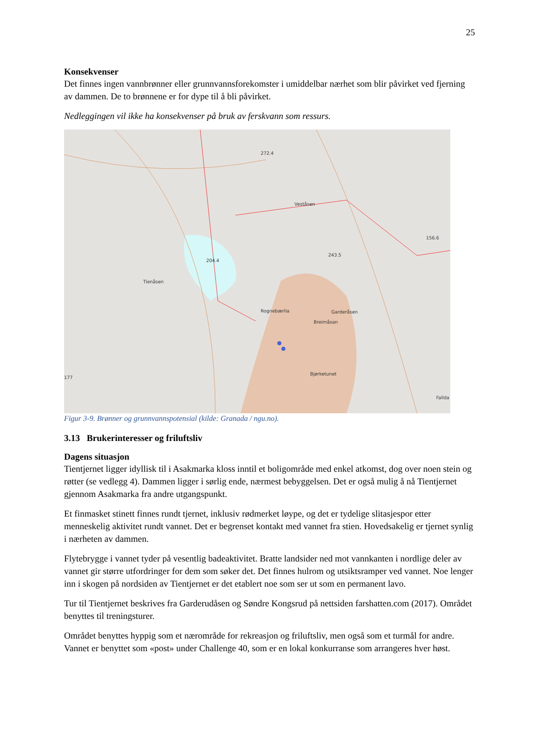25
Konsekvenser
Det finnes ingen vannbrønner eller grunnvannsforekomster i umiddelbar nærhet som blir påvirket ved fjerning av dammen. De to brønnene er for dype til å bli påvirket.
Nedleggingen vil ikke ha konsekvenser på bruk av ferskvann som ressurs.
272.4
Veståsen
Tienåsen
204.4
Garderåsen
Breimåsan
Bjørketunet
Fallda
156.6
243.5
177
Rognebærlia
Figur 3-9. Brønner og grunnvannspotensial (kilde: Granada / ngu.no).
3.13 Brukerinteresser og friluftsliv
Dagens situasjon
Tientjernet ligger idyllisk til i Asakmarka kloss inntil et boligområde med enkel atkomst, dog over noen stein og røtter (se vedlegg 4). Dammen ligger i sørlig ende, nærmest bebyggelsen. Det er også mulig å nå Tientjernet gjennom Asakmarka fra andre utgangspunkt.
Et finmasket stinett finnes rundt tjernet, inklusiv rødmerket løype, og det er tydelige slitasjespor etter menneskelig aktivitet rundt vannet. Det er begrenset kontakt med vannet fra stien. Hovedsakelig er tjernet synlig i nærheten av dammen.
Flytebrygge i vannet tyder på vesentlig badeaktivitet. Bratte landsider ned mot vannkanten i nordlige deler av vannet gir større utfordringer for dem som søker det. Det finnes hulrom og utsiktsramper ved vannet. Noe lenger inn i skogen på nordsiden av Tientjernet er det etablert noe som ser ut som en permanent lavo.
Tur til Tientjernet beskrives fra Garderudåsen og Søndre Kongsrud på nettsiden farshatten.com (2017). Området benyttes til treningsturer.
Området benyttes hyppig som et nærområde for rekreasjon og friluftsliv, men også som et turmål for andre. Vannet er benyttet som «post» under Challenge 40, som er en lokal konkurranse som arrangeres hver høst.